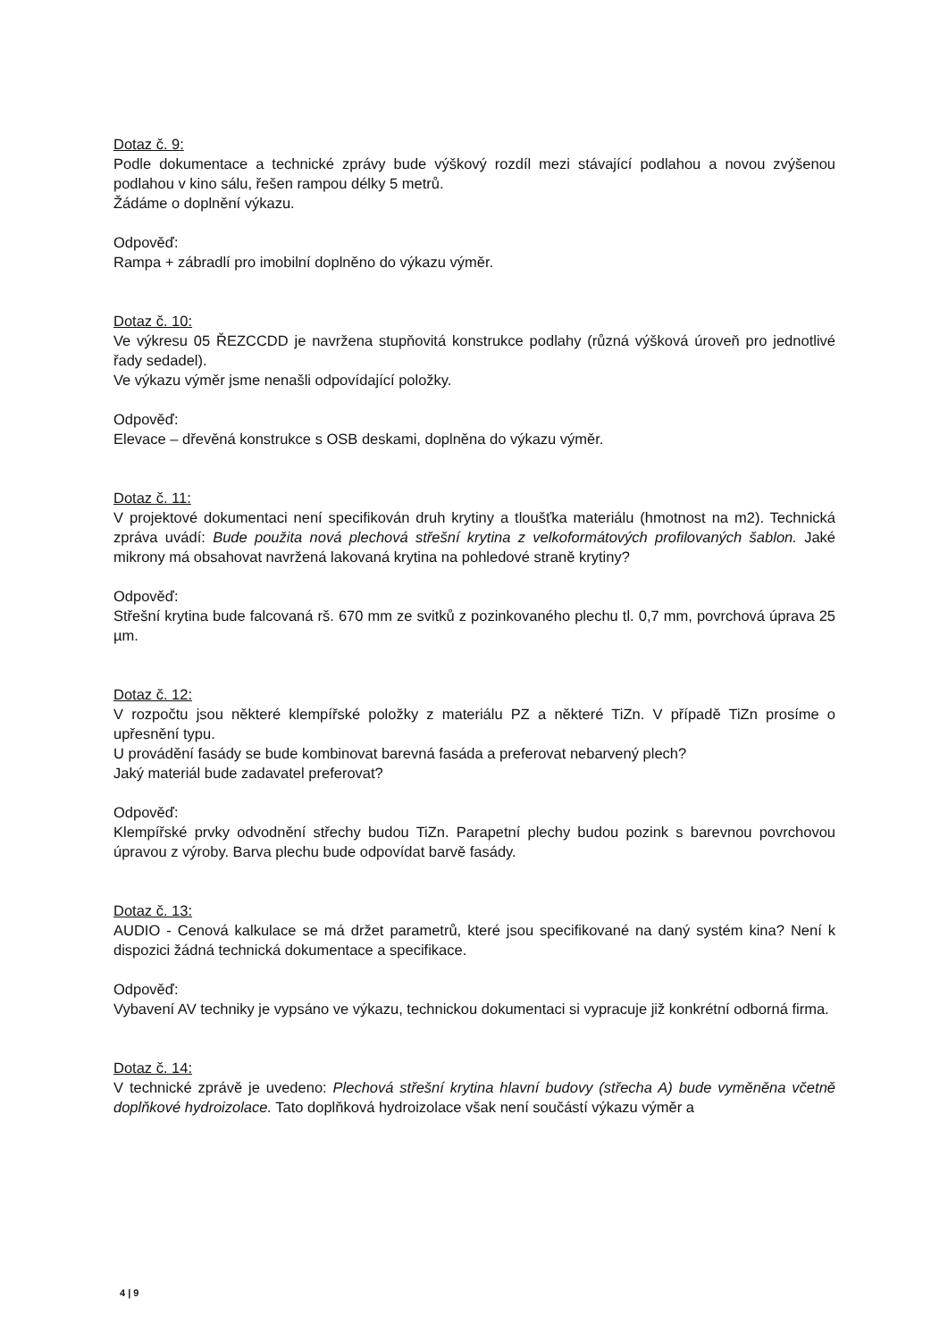Dotaz č. 9:
Podle dokumentace a technické zprávy bude výškový rozdíl mezi stávající podlahou a novou zvýšenou podlahou v kino sálu, řešen rampou délky 5 metrů.
Žádáme o doplnění výkazu.
Odpověď:
Rampa + zábradlí pro imobilní doplněno do výkazu výměr.
Dotaz č. 10:
Ve výkresu 05 ŘEZCCDD je navržena stupňovitá konstrukce podlahy (různá výšková úroveň pro jednotlivé řady sedadel).
Ve výkazu výměr jsme nenašli odpovídající položky.
Odpověď:
Elevace – dřevěná konstrukce s OSB deskami, doplněna do výkazu výměr.
Dotaz č. 11:
V projektové dokumentaci není specifikován druh krytiny a tloušťka materiálu (hmotnost na m2). Technická zpráva uvádí: Bude použita nová plechová střešní krytina z velkoformátových profilovaných šablon. Jaké mikrony má obsahovat navržená lakovaná krytina na pohledové straně krytiny?
Odpověď:
Střešní krytina bude falcovaná rš. 670 mm ze svitků z pozinkovaného plechu tl. 0,7 mm, povrchová úprava 25 µm.
Dotaz č. 12:
V rozpočtu jsou některé klempířské položky z materiálu PZ a některé TiZn. V případě TiZn prosíme o upřesnění typu.
U provádění fasády se bude kombinovat barevná fasáda a preferovat nebarvený plech?
Jaký materiál bude zadavatel preferovat?
Odpověď:
Klempířské prvky odvodnění střechy budou TiZn. Parapetní plechy budou pozink s barevnou povrchovou úpravou z výroby. Barva plechu bude odpovídat barvě fasády.
Dotaz č. 13:
AUDIO - Cenová kalkulace se má držet parametrů, které jsou specifikované na daný systém kina? Není k dispozici žádná technická dokumentace a specifikace.
Odpověď:
Vybavení AV techniky je vypsáno ve výkazu, technickou dokumentaci si vypracuje již konkrétní odborná firma.
Dotaz č. 14:
V technické zprávě je uvedeno: Plechová střešní krytina hlavní budovy (střecha A) bude vyměněna včetně doplňkové hydroizolace. Tato doplňková hydroizolace však není součástí výkazu výměr a
4 | 9